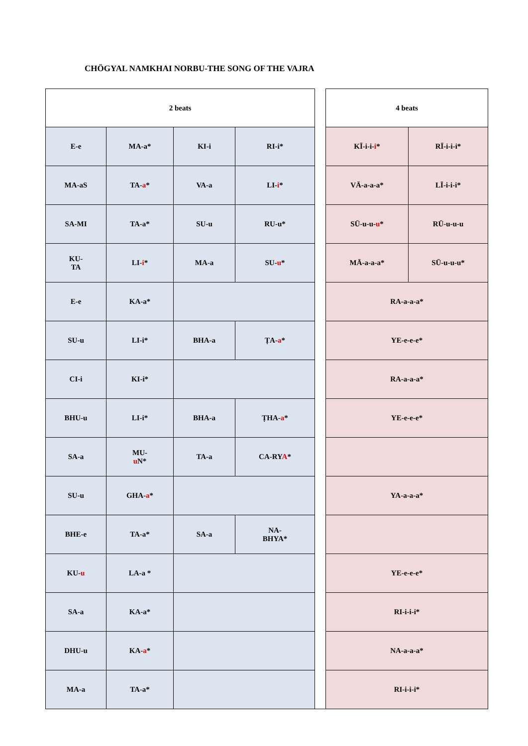CHÖGYAL NAMKHAI NORBU-THE SONG OF THE VAJRA
| 2 beats | | | | | 4 beats | |
| E-e | MA-a* | KI-i | RI-i* | | KĪ-i-i- i * | RĪ-i-i-i* |
| MA-aS | TA- a * | VA-a | LI- i * | | VĀ-a-a-a* | LĪ-i-i-i* |
| SA-MI | TA-a* | SU-u | RU-u* | | SŪ-u-u- u * | RŪ-u-u-u |
| KU- TA | LI- i * | MA-a | SU- u * | | MĀ-a-a-a* | SŪ-u-u-u* |
| E-e | KA-a* | | | | RA-a-a-a* | |
| SU-u | LI-i* | BHA-a | ṬA- a * | | YE-e-e-e* | |
| CI-i | KI-i* | | | | RA-a-a-a* | |
| BHU-u | LI-i* | BHA-a | ṬHA- a * | | YE-e-e-e* | |
| SA-a | MU- u N* | TA-a | CA-RY A * | | | |
| SU-u | GHA- a * | | | | YA-a-a-a* | |
| BHE-e | TA-a* | SA-a | NA- BHYA* | | | |
| KU- u | LA-a * | | | | YE-e-e-e* | |
| SA-a | KA-a* | | | | RI-i-i-i* | |
| DHU-u | KA- a * | | | | NA-a-a-a* | |
| MA-a | TA-a* | | | | RI-i-i-i* | |